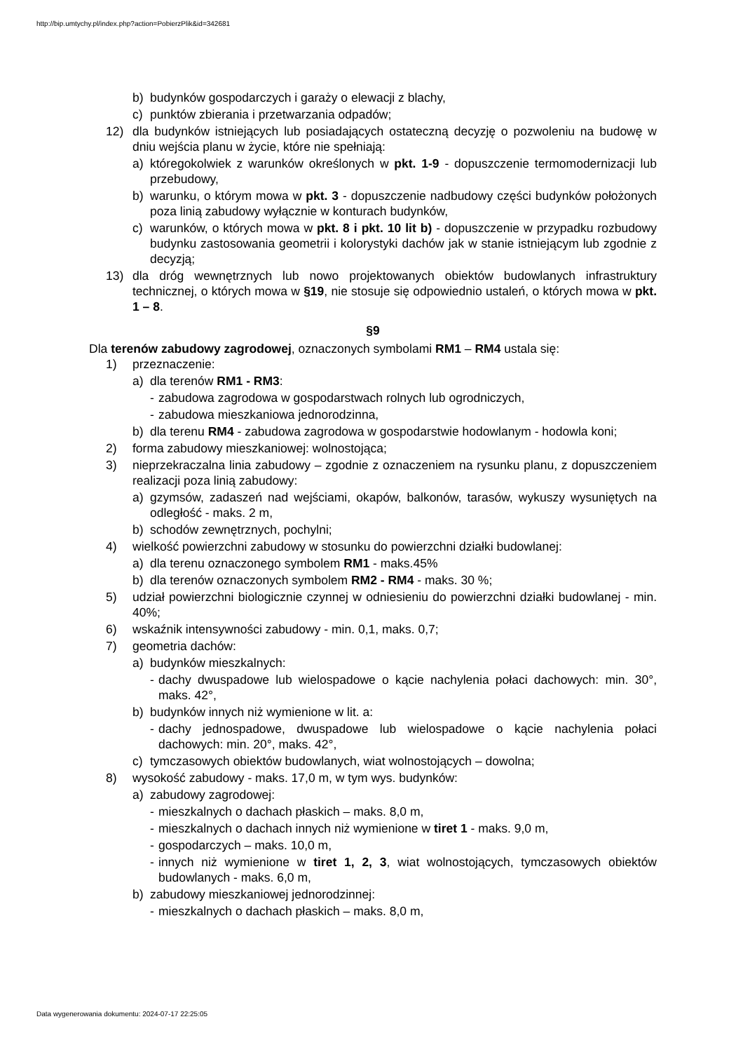http://bip.umtychy.pl/index.php?action=PobierzPlik&id=342681
b) budynków gospodarczych i garaży o elewacji z blachy,
c) punktów zbierania i przetwarzania odpadów;
12) dla budynków istniejących lub posiadających ostateczną decyzję o pozwoleniu na budowę w dniu wejścia planu w życie, które nie spełniają:
a) któregokolwiek z warunków określonych w pkt. 1-9 - dopuszczenie termomodernizacji lub przebudowy,
b) warunku, o którym mowa w pkt. 3 - dopuszczenie nadbudowy części budynków położonych poza linią zabudowy wyłącznie w konturach budynków,
c) warunków, o których mowa w pkt. 8 i pkt. 10 lit b) - dopuszczenie w przypadku rozbudowy budynku zastosowania geometrii i kolorystyki dachów jak w stanie istniejącym lub zgodnie z decyzją;
13) dla dróg wewnętrznych lub nowo projektowanych obiektów budowlanych infrastruktury technicznej, o których mowa w §19, nie stosuje się odpowiednio ustaleń, o których mowa w pkt. 1 – 8.
§9
Dla terenów zabudowy zagrodowej, oznaczonych symbolami RM1 – RM4 ustala się:
1) przeznaczenie:
a) dla terenów RM1 - RM3:
- zabudowa zagrodowa w gospodarstwach rolnych lub ogrodniczych,
- zabudowa mieszkaniowa jednorodzinna,
b) dla terenu RM4 - zabudowa zagrodowa w gospodarstwie hodowlanym - hodowla koni;
2) forma zabudowy mieszkaniowej: wolnostojąca;
3) nieprzekraczalna linia zabudowy – zgodnie z oznaczeniem na rysunku planu, z dopuszczeniem realizacji poza linią zabudowy:
a) gzymsów, zadaszeń nad wejściami, okapów, balkonów, tarasów, wykuszy wysuniętych na odległość - maks. 2 m,
b) schodów zewnętrznych, pochylni;
4) wielkość powierzchni zabudowy w stosunku do powierzchni działki budowlanej:
a) dla terenu oznaczonego symbolem RM1 - maks.45%
b) dla terenów oznaczonych symbolem RM2 - RM4 - maks. 30 %;
5) udział powierzchni biologicznie czynnej w odniesieniu do powierzchni działki budowlanej - min. 40%;
6) wskaźnik intensywności zabudowy - min. 0,1, maks. 0,7;
7) geometria dachów:
a) budynków mieszkalnych:
- dachy dwuspadowe lub wielospadowe o kącie nachylenia połaci dachowych: min. 30°, maks. 42°,
b) budynków innych niż wymienione w lit. a:
- dachy jednospadowe, dwuspadowe lub wielospadowe o kącie nachylenia połaci dachowych: min. 20°, maks. 42°,
c) tymczasowych obiektów budowlanych, wiat wolnostojących – dowolna;
8) wysokość zabudowy - maks. 17,0 m, w tym wys. budynków:
a) zabudowy zagrodowej:
- mieszkalnych o dachach płaskich – maks. 8,0 m,
- mieszkalnych o dachach innych niż wymienione w tiret 1 - maks. 9,0 m,
- gospodarczych – maks. 10,0 m,
- innych niż wymienione w tiret 1, 2, 3, wiat wolnostojących, tymczasowych obiektów budowlanych - maks. 6,0 m,
b) zabudowy mieszkaniowej jednorodzinnej:
- mieszkalnych o dachach płaskich – maks. 8,0 m,
Data wygenerowania dokumentu: 2024-07-17 22:25:05